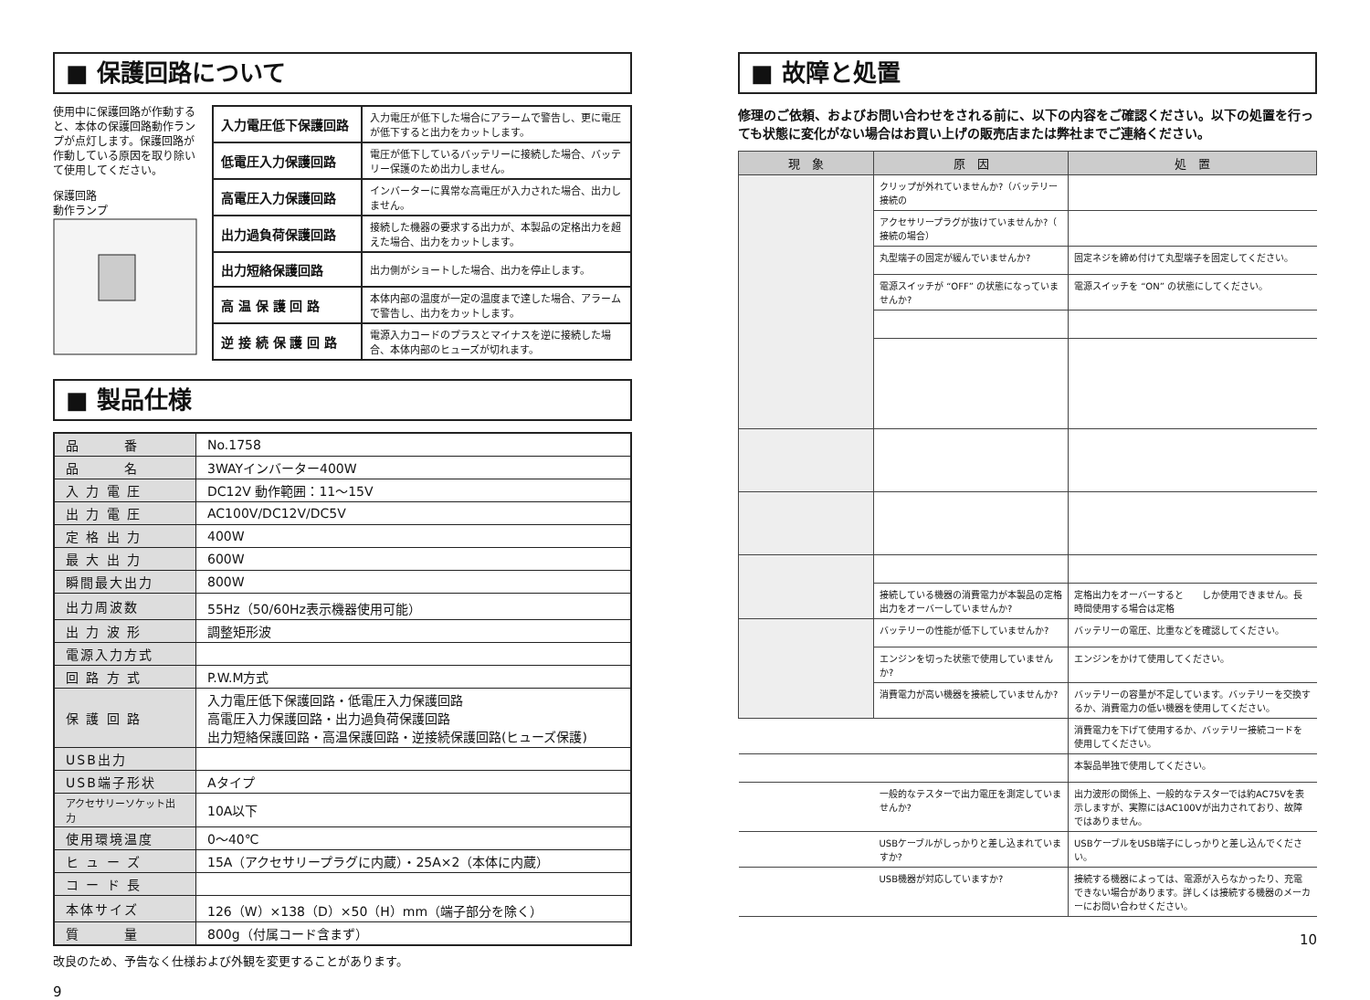■ 保護回路について
使用中に保護回路が作動すると、本体の保護回路動作ランプが点灯します。保護回路が作動している原因を取り除いて使用してください。
保護回路
動作ランプ
| 入力電圧低下保護回路 | 入力電圧が低下した場合にアラームで警告し、更に電圧が低下すると出力をカットします。 |
| 低電圧入力保護回路 | 電圧が低下しているバッテリーに接続した場合、バッテリー保護のため出力しません。 |
| 高電圧入力保護回路 | インバーターに異常な高電圧が入力された場合、出力しません。 |
| 出力過負荷保護回路 | 接続した機器の要求する出力が、本製品の定格出力を超えた場合、出力をカットします。 |
| 出力短絡保護回路 | 出力側がショートした場合、出力を停止します。 |
| 高 温 保 護 回 路 | 本体内部の温度が一定の温度まで達した場合、アラームで警告し、出力をカットします。 |
| 逆 接 続 保 護 回 路 | 電源入力コードのプラスとマイナスを逆に接続した場合、本体内部のヒューズが切れます。 |
■ 製品仕様
| 品 番 | No.1758 |
| 品 名 | 3WAYインバーター400W |
| 入 力 電 圧 | DC12V 動作範囲：11～15V |
| 出 力 電 圧 | AC100V/DC12V/DC5V |
| 定 格 出 力 | 400W |
| 最 大 出 力 | 600W |
| 瞬間最大出力 | 800W |
| 出力周波数 | 55Hz（50/60Hz表示機器使用可能） |
| 出 力 波 形 | 調整矩形波 |
| 電源入力方式 | |
| 回 路 方 式 | P.W.M方式 |
| 保 護 回 路 | 入力電圧低下保護回路・低電圧入力保護回路 高電圧入力保護回路・出力過負荷保護回路 出力短絡保護回路・高温保護回路・逆接続保護回路(ヒューズ保護) |
| USB出力 | |
| USB端子形状 | Aタイプ |
| アクセサリーソケット出力 | 10A以下 |
| 使用環境温度 | 0～40℃ |
| ヒ ュ ー ズ | 15A（アクセサリープラグに内蔵）・25A×2（本体に内蔵） |
| コ ー ド 長 | |
| 本体サイズ | 126（W）×138（D）×50（H）mm（端子部分を除く） |
| 質 量 | 800g（付属コード含まず） |
改良のため、予告なく仕様および外観を変更することがあります。
9
■ 故障と処置
修理のご依頼、およびお問い合わせをされる前に、以下の内容をご確認ください。以下の処置を行っても状態に変化がない場合はお買い上げの販売店または弊社までご連絡ください。
| 現 象 | 原 因 | 処 置 |
| --- | --- | --- |
| | クリップが外れていませんか?（バッテリー接続の | |
| | アクセサリープラグが抜けていませんか?（ 接続の場合） | |
| | 丸型端子の固定が緩んでいませんか? | 固定ネジを締め付けて丸型端子を固定してください。 |
| | 電源スイッチが “OFF” の状態になっていませんか? | 電源スイッチを “ON” の状態にしてください。 |
| | 接続している機器の消費電力が本製品の定格出力をオーバーしていませんか? | 定格出力をオーバーすると しか使用できません。長時間使用する場合は定格 |
| | バッテリーの性能が低下していませんか? | バッテリーの電圧、比重などを確認してください。 |
| | エンジンを切った状態で使用していませんか? | エンジンをかけて使用してください。 |
| | 消費電力が高い機器を接続していませんか? | バッテリーの容量が不足しています。バッテリーを交換するか、消費電力の低い機器を使用してください。 |
| | | 消費電力を下げて使用するか、バッテリー接続コードを使用してください。 |
| | | 本製品単独で使用してください。 |
| | 一般的なテスターで出力電圧を測定していませんか? | 出力波形の関係上、一般的なテスターでは約AC75Vを表示しますが、実際にはAC100Vが出力されており、故障ではありません。 |
| | USBケーブルがしっかりと差し込まれていますか? | USBケーブルをUSB端子にしっかりと差し込んでください。 |
| | USB機器が対応していますか? | 接続する機器によっては、電源が入らなかったり、充電できない場合があります。詳しくは接続する機器のメーカーにお問い合わせください。 |
10